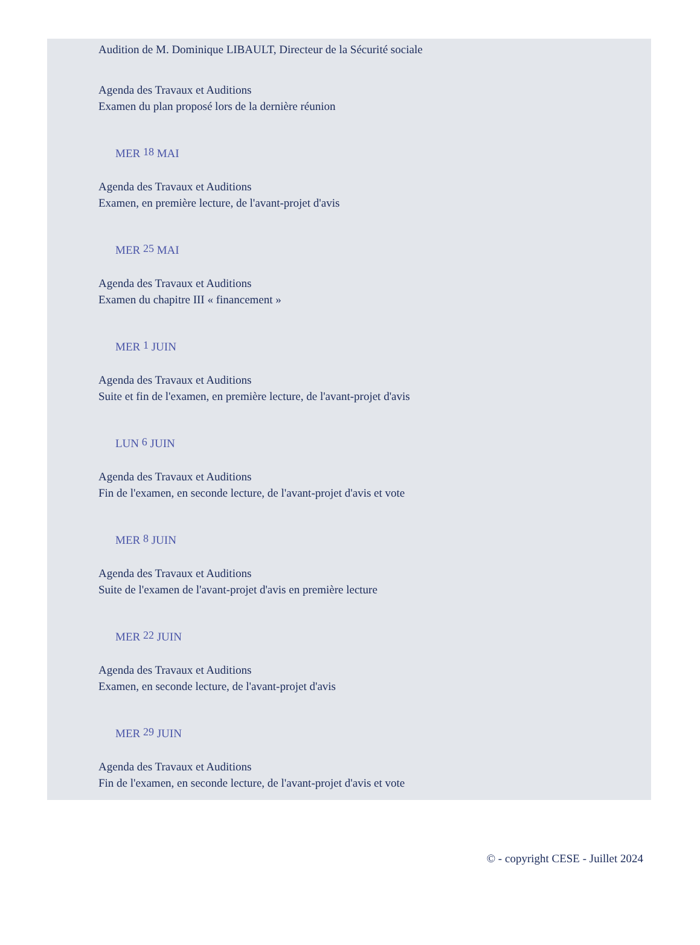Audition de M. Dominique LIBAULT, Directeur de la Sécurité sociale
Agenda des Travaux et Auditions
Examen du plan proposé lors de la dernière réunion
MER 18 MAI
Agenda des Travaux et Auditions
Examen, en première lecture, de l'avant-projet d'avis
MER 25 MAI
Agenda des Travaux et Auditions
Examen du chapitre III « financement »
MER 1 JUIN
Agenda des Travaux et Auditions
Suite et fin de l'examen, en première lecture, de l'avant-projet d'avis
LUN 6 JUIN
Agenda des Travaux et Auditions
Fin de l'examen, en seconde lecture, de l'avant-projet d'avis et vote
MER 8 JUIN
Agenda des Travaux et Auditions
Suite de l'examen de l'avant-projet d'avis en première lecture
MER 22 JUIN
Agenda des Travaux et Auditions
Examen, en seconde lecture, de l'avant-projet d'avis
MER 29 JUIN
Agenda des Travaux et Auditions
Fin de l'examen, en seconde lecture, de l'avant-projet d'avis et vote
© - copyright CESE - Juillet 2024